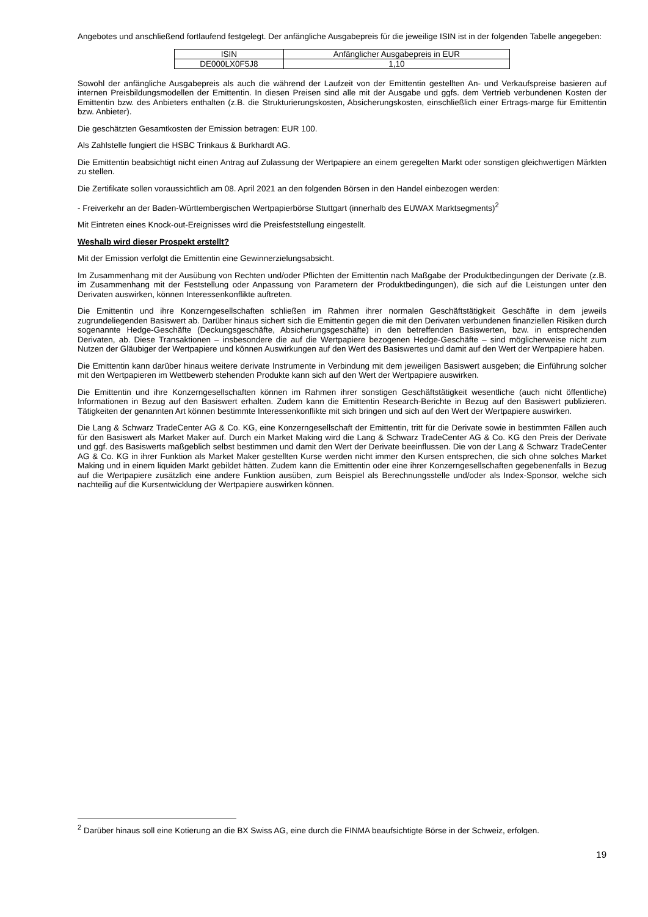Angebotes und anschließend fortlaufend festgelegt. Der anfängliche Ausgabepreis für die jeweilige ISIN ist in der folgenden Tabelle angegeben:
| ISIN | Anfänglicher Ausgabepreis in EUR |
| --- | --- |
| DE000LX0F5J8 | 1,10 |
Sowohl der anfängliche Ausgabepreis als auch die während der Laufzeit von der Emittentin gestellten An- und Verkaufspreise basieren auf internen Preisbildungsmodellen der Emittentin. In diesen Preisen sind alle mit der Ausgabe und ggfs. dem Vertrieb verbundenen Kosten der Emittentin bzw. des Anbieters enthalten (z.B. die Strukturierungskosten, Absicherungskosten, einschließlich einer Ertrags-marge für Emittentin bzw. Anbieter).
Die geschätzten Gesamtkosten der Emission betragen: EUR 100.
Als Zahlstelle fungiert die HSBC Trinkaus & Burkhardt AG.
Die Emittentin beabsichtigt nicht einen Antrag auf Zulassung der Wertpapiere an einem geregelten Markt oder sonstigen gleichwertigen Märkten zu stellen.
Die Zertifikate sollen voraussichtlich am 08. April 2021 an den folgenden Börsen in den Handel einbezogen werden:
- Freiverkehr an der Baden-Württembergischen Wertpapierbörse Stuttgart (innerhalb des EUWAX Marktsegments)<sup>2</sup>
Mit Eintreten eines Knock-out-Ereignisses wird die Preisfeststellung eingestellt.
Weshalb wird dieser Prospekt erstellt?
Mit der Emission verfolgt die Emittentin eine Gewinnerzielungsabsicht.
Im Zusammenhang mit der Ausübung von Rechten und/oder Pflichten der Emittentin nach Maßgabe der Produktbedingungen der Derivate (z.B. im Zusammenhang mit der Feststellung oder Anpassung von Parametern der Produktbedingungen), die sich auf die Leistungen unter den Derivaten auswirken, können Interessenkonflikte auftreten.
Die Emittentin und ihre Konzerngesellschaften schließen im Rahmen ihrer normalen Geschäftstätigkeit Geschäfte in dem jeweils zugrundeliegenden Basiswert ab. Darüber hinaus sichert sich die Emittentin gegen die mit den Derivaten verbundenen finanziellen Risiken durch sogenannte Hedge-Geschäfte (Deckungsgeschäfte, Absicherungsgeschäfte) in den betreffenden Basiswerten, bzw. in entsprechenden Derivaten, ab. Diese Transaktionen – insbesondere die auf die Wertpapiere bezogenen Hedge-Geschäfte – sind möglicherweise nicht zum Nutzen der Gläubiger der Wertpapiere und können Auswirkungen auf den Wert des Basiswertes und damit auf den Wert der Wertpapiere haben.
Die Emittentin kann darüber hinaus weitere derivate Instrumente in Verbindung mit dem jeweiligen Basiswert ausgeben; die Einführung solcher mit den Wertpapieren im Wettbewerb stehenden Produkte kann sich auf den Wert der Wertpapiere auswirken.
Die Emittentin und ihre Konzerngesellschaften können im Rahmen ihrer sonstigen Geschäftstätigkeit wesentliche (auch nicht öffentliche) Informationen in Bezug auf den Basiswert erhalten. Zudem kann die Emittentin Research-Berichte in Bezug auf den Basiswert publizieren. Tätigkeiten der genannten Art können bestimmte Interessenkonflikte mit sich bringen und sich auf den Wert der Wertpapiere auswirken.
Die Lang & Schwarz TradeCenter AG & Co. KG, eine Konzerngesellschaft der Emittentin, tritt für die Derivate sowie in bestimmten Fällen auch für den Basiswert als Market Maker auf. Durch ein Market Making wird die Lang & Schwarz TradeCenter AG & Co. KG den Preis der Derivate und ggf. des Basiswerts maßgeblich selbst bestimmen und damit den Wert der Derivate beeinflussen. Die von der Lang & Schwarz TradeCenter AG & Co. KG in ihrer Funktion als Market Maker gestellten Kurse werden nicht immer den Kursen entsprechen, die sich ohne solches Market Making und in einem liquiden Markt gebildet hätten. Zudem kann die Emittentin oder eine ihrer Konzerngesellschaften gegebenenfalls in Bezug auf die Wertpapiere zusätzlich eine andere Funktion ausüben, zum Beispiel als Berechnungsstelle und/oder als Index-Sponsor, welche sich nachteilig auf die Kursentwicklung der Wertpapiere auswirken können.
<sup>2</sup> Darüber hinaus soll eine Kotierung an die BX Swiss AG, eine durch die FINMA beaufsichtigte Börse in der Schweiz, erfolgen.
19